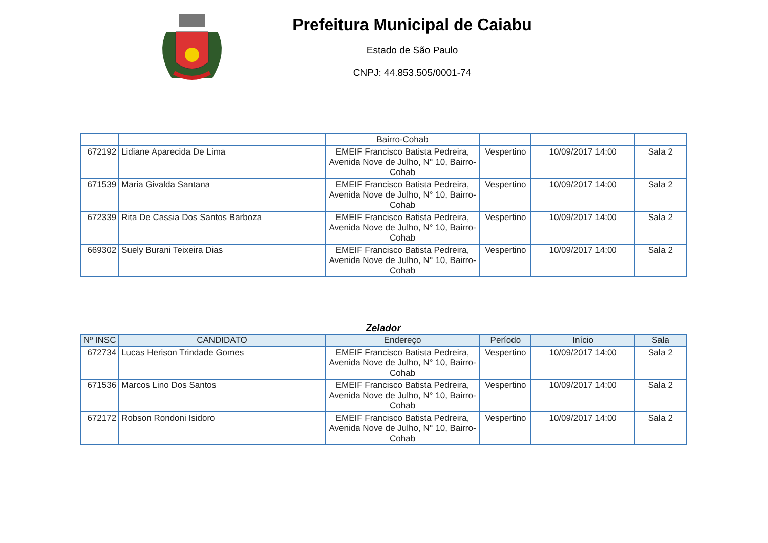Prefeitura Municipal de Caiabu
Estado de São Paulo
CNPJ: 44.853.505/0001-74
| | | Bairro-Cohab | | | |
| 672192 | Lidiane Aparecida De Lima | EMEIF Francisco Batista Pedreira, Avenida Nove de Julho, N° 10, Bairro-Cohab | Vespertino | 10/09/2017 14:00 | Sala 2 |
| 671539 | Maria Givalda Santana | EMEIF Francisco Batista Pedreira, Avenida Nove de Julho, N° 10, Bairro-Cohab | Vespertino | 10/09/2017 14:00 | Sala 2 |
| 672339 | Rita De Cassia Dos Santos Barboza | EMEIF Francisco Batista Pedreira, Avenida Nove de Julho, N° 10, Bairro-Cohab | Vespertino | 10/09/2017 14:00 | Sala 2 |
| 669302 | Suely Burani Teixeira Dias | EMEIF Francisco Batista Pedreira, Avenida Nove de Julho, N° 10, Bairro-Cohab | Vespertino | 10/09/2017 14:00 | Sala 2 |
Zelador
| Nº INSC | CANDIDATO | Endereço | Período | Início | Sala |
| --- | --- | --- | --- | --- | --- |
| 672734 | Lucas Herison Trindade Gomes | EMEIF Francisco Batista Pedreira, Avenida Nove de Julho, N° 10, Bairro-Cohab | Vespertino | 10/09/2017 14:00 | Sala 2 |
| 671536 | Marcos Lino Dos Santos | EMEIF Francisco Batista Pedreira, Avenida Nove de Julho, N° 10, Bairro-Cohab | Vespertino | 10/09/2017 14:00 | Sala 2 |
| 672172 | Robson Rondoni Isidoro | EMEIF Francisco Batista Pedreira, Avenida Nove de Julho, N° 10, Bairro-Cohab | Vespertino | 10/09/2017 14:00 | Sala 2 |